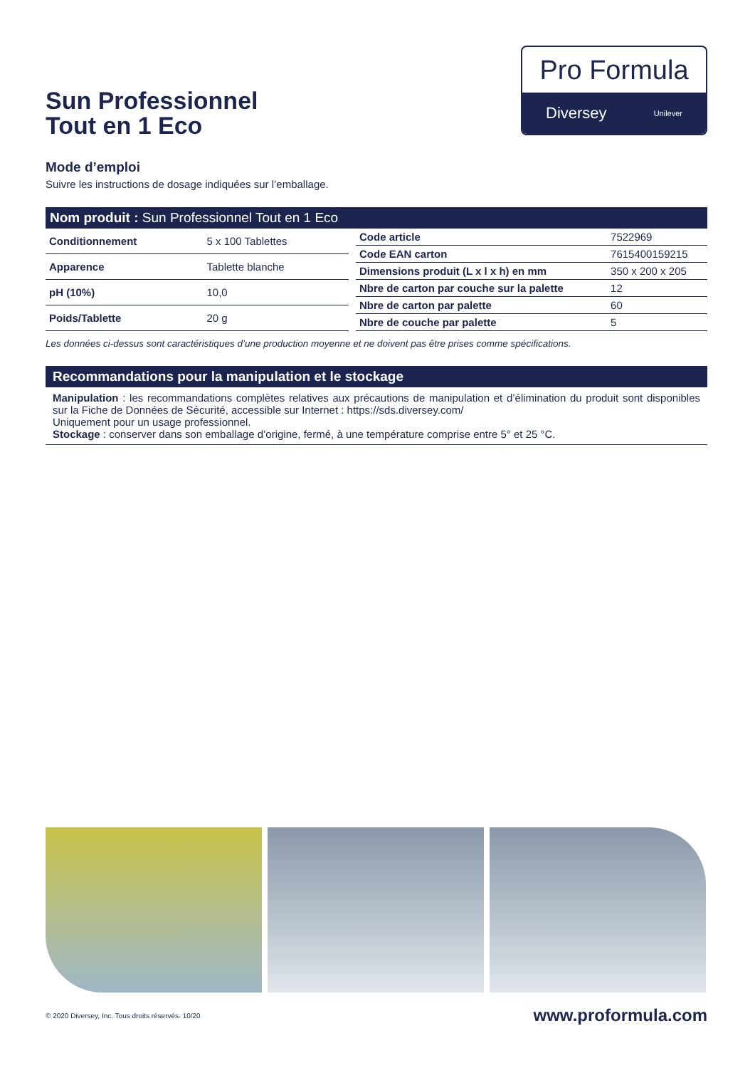Sun Professionnel
Tout en 1 Eco
Pro Formula
Diversey Unilever
Mode d’emploi
Suivre les instructions de dosage indiquées sur l’emballage.
Nom produit : Sun Professionnel Tout en 1 Eco
| Conditionnement | 5 x 100 Tablettes |
| Apparence | Tablette blanche |
| pH (10%) | 10,0 |
| Poids/Tablette | 20 g |
| Code article | 7522969 |
| Code EAN carton | 7615400159215 |
| Dimensions produit (L x l x h) en mm | 350 x 200 x 205 |
| Nbre de carton par couche sur la palette | 12 |
| Nbre de carton par palette | 60 |
| Nbre de couche par palette | 5 |
Les données ci-dessus sont caractéristiques d’une production moyenne et ne doivent pas être prises comme spécifications.
Recommandations pour la manipulation et le stockage
Manipulation : les recommandations complètes relatives aux précautions de manipulation et d’élimination du produit sont disponibles sur la Fiche de Données de Sécurité, accessible sur Internet : https://sds.diversey.com/
Uniquement pour un usage professionnel.
Stockage : conserver dans son emballage d’origine, fermé, à une température comprise entre 5° et 25 °C.
© 2020 Diversey, Inc. Tous droits réservés. 10/20 www.proformula.com